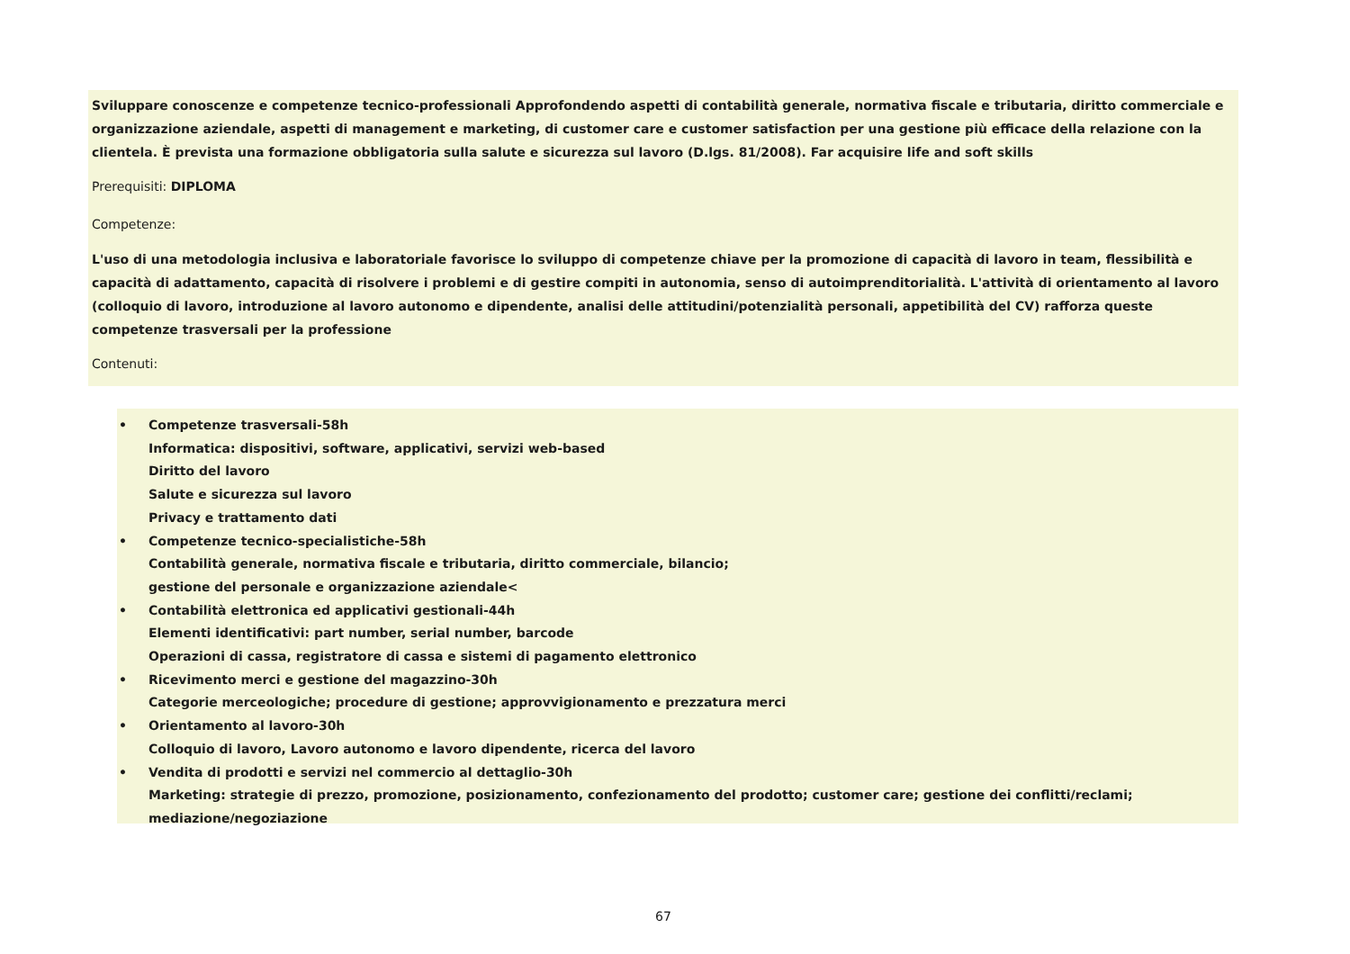Sviluppare conoscenze e competenze tecnico-professionali Approfondendo aspetti di contabilità generale, normativa fiscale e tributaria, diritto commerciale e organizzazione aziendale, aspetti di management e marketing, di customer care e customer satisfaction per una gestione più efficace della relazione con la clientela. È prevista una formazione obbligatoria sulla salute e sicurezza sul lavoro (D.lgs. 81/2008). Far acquisire life and soft skills
Prerequisiti: DIPLOMA
Competenze:
L'uso di una metodologia inclusiva e laboratoriale favorisce lo sviluppo di competenze chiave per la promozione di capacità di lavoro in team, flessibilità e capacità di adattamento, capacità di risolvere i problemi e di gestire compiti in autonomia, senso di autoimprenditorialità. L'attività di orientamento al lavoro (colloquio di lavoro, introduzione al lavoro autonomo e dipendente, analisi delle attitudini/potenzialità personali, appetibilità del CV) rafforza queste competenze trasversali per la professione
Contenuti:
• Competenze trasversali-58h
Informatica: dispositivi, software, applicativi, servizi web-based
Diritto del lavoro
Salute e sicurezza sul lavoro
Privacy e trattamento dati
• Competenze tecnico-specialistiche-58h
Contabilità generale, normativa fiscale e tributaria, diritto commerciale, bilancio;
gestione del personale e organizzazione aziendale<
• Contabilità elettronica ed applicativi gestionali-44h
Elementi identificativi: part number, serial number, barcode
Operazioni di cassa, registratore di cassa e sistemi di pagamento elettronico
• Ricevimento merci e gestione del magazzino-30h
Categorie merceologiche; procedure di gestione; approvvigionamento e prezzatura merci
• Orientamento al lavoro-30h
Colloquio di lavoro, Lavoro autonomo e lavoro dipendente, ricerca del lavoro
• Vendita di prodotti e servizi nel commercio al dettaglio-30h
Marketing: strategie di prezzo, promozione, posizionamento, confezionamento del prodotto; customer care; gestione dei conflitti/reclami; mediazione/negoziazione
67